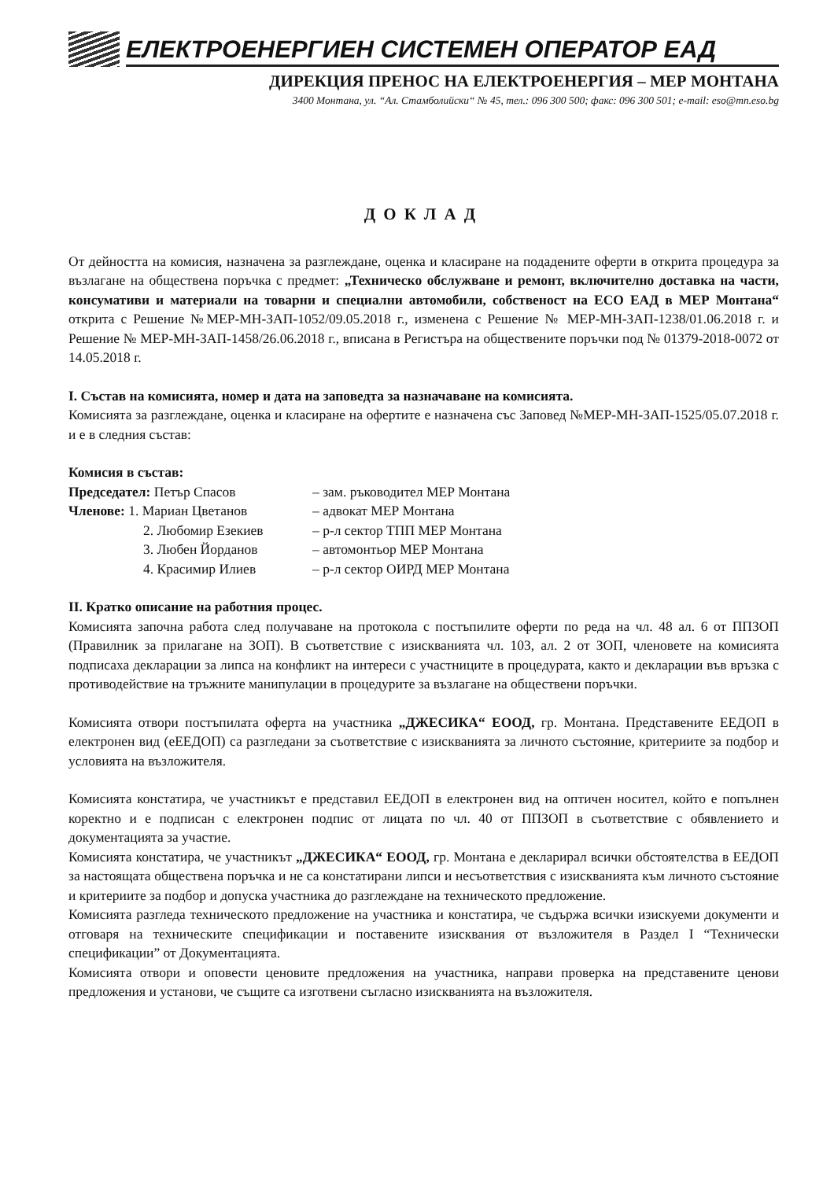ЕЛЕКТРОЕНЕРГИЕН СИСТЕМЕН ОПЕРАТОР ЕАД
ДИРЕКЦИЯ ПРЕНОС НА ЕЛЕКТРОЕНЕРГИЯ – МЕР МОНТАНА
3400 Монтана, ул. “Ал. Стамболийски“ № 45, тел.: 096 300 500; факс: 096 300 501; e-mail: eso@mn.eso.bg
ДОКЛАД
От дейността на комисия, назначена за разглеждане, оценка и класиране на подадените оферти в открита процедура за възлагане на обществена поръчка с предмет: „Техническо обслужване и ремонт, включително доставка на части, консумативи и материали на товарни и специални автомобили, собственост на ЕСО ЕАД в МЕР Монтана“ открита с Решение №МЕР-МН-ЗАП-1052/09.05.2018 г., изменена с Решение № МЕР-МН-ЗАП-1238/01.06.2018 г. и Решение № МЕР-МН-ЗАП-1458/26.06.2018 г., вписана в Регистъра на обществените поръчки под № 01379-2018-0072 от 14.05.2018 г.
I. Състав на комисията, номер и дата на заповедта за назначаване на комисията.
Комисията за разглеждане, оценка и класиране на офертите е назначена със Заповед №МЕР-МН-ЗАП-1525/05.07.2018 г. и е в следния състав:
Комисия в състав:
Председател: Петър Спасов – зам. ръководител МЕР Монтана
Членове: 1. Мариан Цветанов – адвокат МЕР Монтана
2. Любомир Езекиев – р-л сектор ТПП МЕР Монтана
3. Любен Йорданов – автомонтьор МЕР Монтана
4. Красимир Илиев – р-л сектор ОИРД МЕР Монтана
II. Кратко описание на работния процес.
Комисията започна работа след получаване на протокола с постъпилите оферти по реда на чл. 48 ал. 6 от ППЗОП (Правилник за прилагане на ЗОП). В съответствие с изискванията чл. 103, ал. 2 от ЗОП, членовете на комисията подписаха декларации за липса на конфликт на интереси с участниците в процедурата, както и декларации във връзка с противодействие на тръжните манипулации в процедурите за възлагане на обществени поръчки.
Комисията отвори постъпилата оферта на участника „ДЖЕСИКА“ ЕООД, гр. Монтана. Представените ЕЕДОП в електронен вид (еЕЕДОП) са разгледани за съответствие с изискванията за личното състояние, критериите за подбор и условията на възложителя.
Комисията констатира, че участникът е представил ЕЕДОП в електронен вид на оптичен носител, който е попълнен коректно и е подписан с електронен подпис от лицата по чл. 40 от ППЗОП в съответствие с обявлението и документацията за участие.
Комисията констатира, че участникът „ДЖЕСИКА“ ЕООД, гр. Монтана е декларирал всички обстоятелства в ЕЕДОП за настоящата обществена поръчка и не са констатирани липси и несъответствия с изискванията към личното състояние и критериите за подбор и допуска участника до разглеждане на техническото предложение.
Комисията разгледа техническото предложение на участника и констатира, че съдържа всички изискуеми документи и отговаря на техническите спецификации и поставените изисквания от възложителя в Раздел I “Технически спецификации” от Документацията.
Комисията отвори и оповести ценовите предложения на участника, направи проверка на представените ценови предложения и установи, че същите са изготвени съгласно изискванията на възложителя.